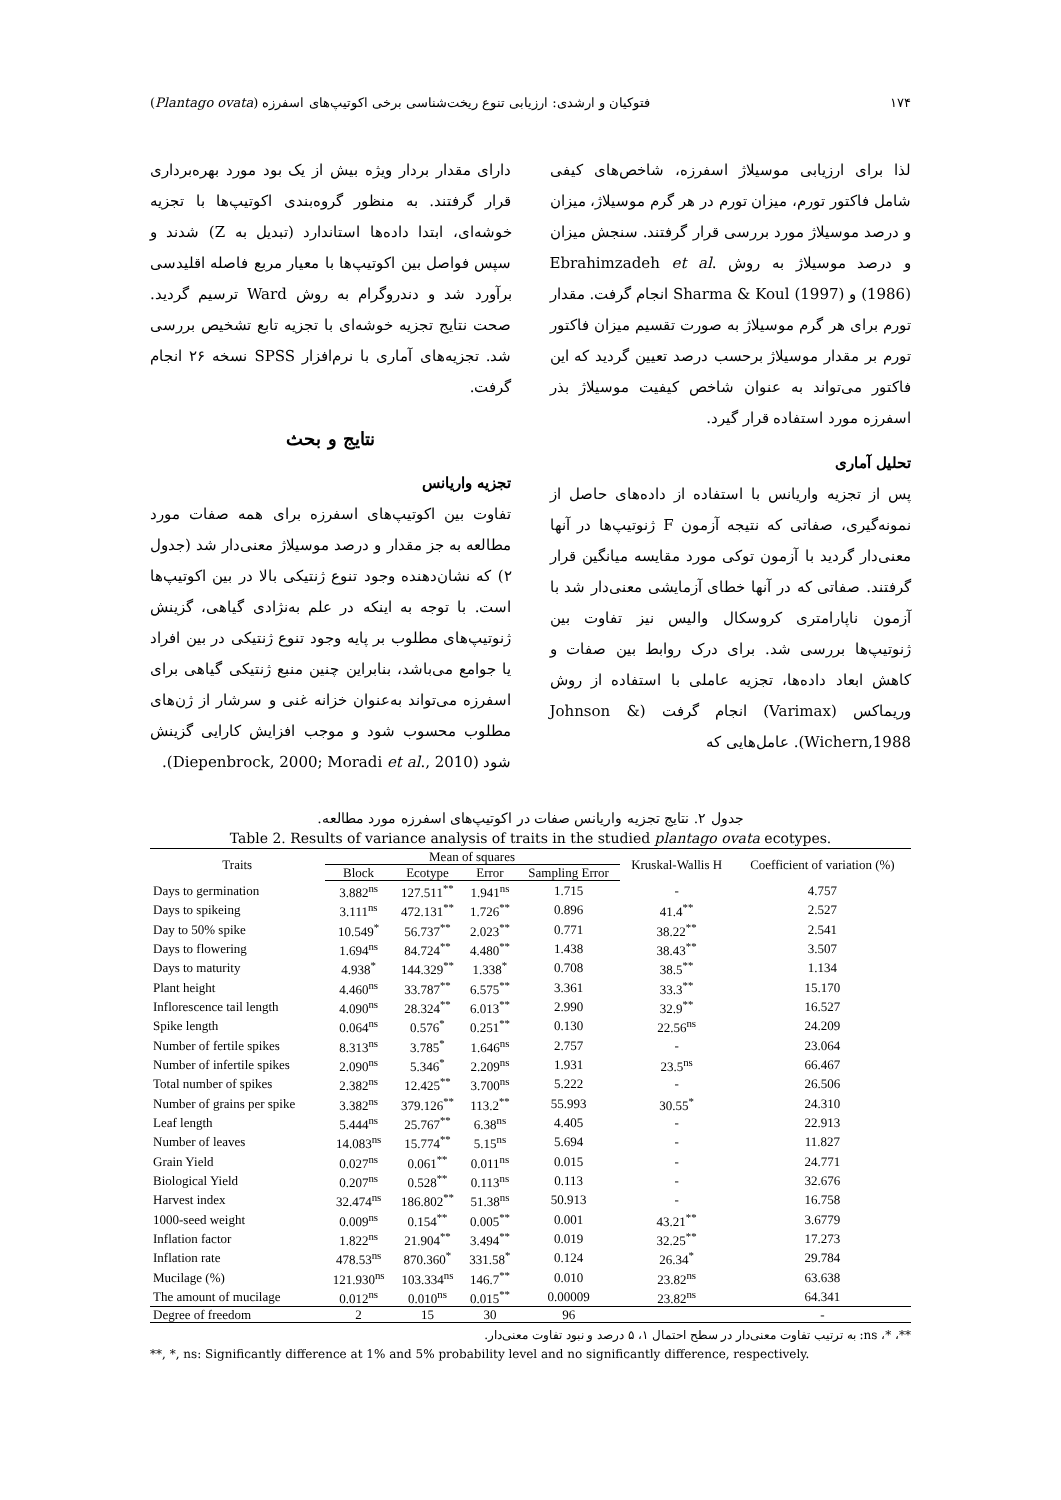۱۷۴ فتوکیان و ارشدی: ارزیابی تنوع ریخت‌شناسی برخی اکوتیپ‌های اسفرزه (Plantago ovata)
لذا برای ارزیابی موسیلاژ اسفرزه، شاخص‌های کیفی شامل فاکتور تورم، میزان تورم در هر گرم موسیلاژ، میزان و درصد موسیلاژ مورد بررسی قرار گرفتند. سنجش میزان و درصد موسیلاژ به روش Ebrahimzadeh et al. (1986) و Sharma & Koul (1997) انجام گرفت. مقدار تورم برای هر گرم موسیلاژ به صورت تقسیم میزان فاکتور تورم بر مقدار موسیلاژ برحسب درصد تعیین گردید که این فاکتور می‌تواند به عنوان شاخص کیفیت موسیلاژ بذر اسفرزه مورد استفاده قرار گیرد.
تحلیل آماری
پس از تجزیه واریانس با استفاده از داده‌های حاصل از نمونه‌گیری، صفاتی که نتیجه آزمون F ژنوتیپ‌ها در آنها معنی‌دار گردید با آزمون توکی مورد مقایسه میانگین قرار گرفتند. صفاتی که در آنها خطای آزمایشی معنی‌دار شد با آزمون ناپارامتری کروسکال والیس نیز تفاوت بین ژنوتیپ‌ها بررسی شد. برای درک روابط بین صفات و کاهش ابعاد داده‌ها، تجزیه عاملی با استفاده از روش وریماکس (Varimax) انجام گرفت (Johnson & Wichern,1988). عامل‌هایی که
دارای مقدار بردار ویژه بیش از یک بود مورد بهره‌برداری قرار گرفتند. به منظور گروه‌بندی اکوتیپ‌ها با تجزیه خوشه‌ای، ابتدا داده‌ها استاندارد (تبدیل به Z) شدند و سپس فواصل بین اکوتیپ‌ها با معیار مربع فاصله اقلیدسی برآورد شد و دندروگرام به روش Ward ترسیم گردید. صحت نتایج تجزیه خوشه‌ای با تجزیه تابع تشخیص بررسی شد. تجزیه‌های آماری با نرم‌افزار SPSS نسخه ۲۶ انجام گرفت.
نتایج و بحث
تجزیه واریانس
تفاوت بین اکوتیپ‌های اسفرزه برای همه صفات مورد مطالعه به جز مقدار و درصد موسیلاژ معنی‌دار شد (جدول ۲) که نشان‌دهنده وجود تنوع ژنتیکی بالا در بین اکوتیپ‌ها است. با توجه به اینکه در علم به‌نژادی گیاهی، گزینش ژنوتیپ‌های مطلوب بر پایه وجود تنوع ژنتیکی در بین افراد یا جوامع می‌باشد، بنابراین چنین منبع ژنتیکی گیاهی برای اسفرزه می‌تواند به‌عنوان خزانه غنی و سرشار از ژن‌های مطلوب محسوب شود و موجب افزایش کارایی گزینش شود (Diepenbrock, 2000; Moradi et al., 2010).
جدول ۲. نتایج تجزیه واریانس صفات در اکوتیپ‌های اسفرزه مورد مطالعه.
Table 2. Results of variance analysis of traits in the studied plantago ovata ecotypes.
| Traits | Mean of squares | | | | Kruskal-Wallis H | Coefficient of variation (%) |
| --- | --- | --- | --- | --- | --- | --- |
| | Block | Ecotype | Error | Sampling Error | | |
| Days to germination | 3.882<sup>ns</sup> | 127.511<sup>**</sup> | 1.941<sup>ns</sup> | 1.715 | - | 4.757 |
| Days to spikeing | 3.111<sup>ns</sup> | 472.131<sup>**</sup> | 1.726<sup>**</sup> | 0.896 | 41.4<sup>**</sup> | 2.527 |
| Day to 50% spike | 10.549<sup>*</sup> | 56.737<sup>**</sup> | 2.023<sup>**</sup> | 0.771 | 38.22<sup>**</sup> | 2.541 |
| Days to flowering | 1.694<sup>ns</sup> | 84.724<sup>**</sup> | 4.480<sup>**</sup> | 1.438 | 38.43<sup>**</sup> | 3.507 |
| Days to maturity | 4.938<sup>*</sup> | 144.329<sup>**</sup> | 1.338<sup>*</sup> | 0.708 | 38.5<sup>**</sup> | 1.134 |
| Plant height | 4.460<sup>ns</sup> | 33.787<sup>**</sup> | 6.575<sup>**</sup> | 3.361 | 33.3<sup>**</sup> | 15.170 |
| Inflorescence tail length | 4.090<sup>ns</sup> | 28.324<sup>**</sup> | 6.013<sup>**</sup> | 2.990 | 32.9<sup>**</sup> | 16.527 |
| Spike length | 0.064<sup>ns</sup> | 0.576<sup>*</sup> | 0.251<sup>**</sup> | 0.130 | 22.56<sup>ns</sup> | 24.209 |
| Number of fertile spikes | 8.313<sup>ns</sup> | 3.785<sup>*</sup> | 1.646<sup>ns</sup> | 2.757 | - | 23.064 |
| Number of infertile spikes | 2.090<sup>ns</sup> | 5.346<sup>*</sup> | 2.209<sup>ns</sup> | 1.931 | 23.5<sup>ns</sup> | 66.467 |
| Total number of spikes | 2.382<sup>ns</sup> | 12.425<sup>**</sup> | 3.700<sup>ns</sup> | 5.222 | - | 26.506 |
| Number of grains per spike | 3.382<sup>ns</sup> | 379.126<sup>**</sup> | 113.2<sup>**</sup> | 55.993 | 30.55<sup>*</sup> | 24.310 |
| Leaf length | 5.444<sup>ns</sup> | 25.767<sup>**</sup> | 6.38<sup>ns</sup> | 4.405 | - | 22.913 |
| Number of leaves | 14.083<sup>ns</sup> | 15.774<sup>**</sup> | 5.15<sup>ns</sup> | 5.694 | - | 11.827 |
| Grain Yield | 0.027<sup>ns</sup> | 0.061<sup>**</sup> | 0.011<sup>ns</sup> | 0.015 | - | 24.771 |
| Biological Yield | 0.207<sup>ns</sup> | 0.528<sup>**</sup> | 0.113<sup>ns</sup> | 0.113 | - | 32.676 |
| Harvest index | 32.474<sup>ns</sup> | 186.802<sup>**</sup> | 51.38<sup>ns</sup> | 50.913 | - | 16.758 |
| 1000-seed weight | 0.009<sup>ns</sup> | 0.154<sup>**</sup> | 0.005<sup>**</sup> | 0.001 | 43.21<sup>**</sup> | 3.6779 |
| Inflation factor | 1.822<sup>ns</sup> | 21.904<sup>**</sup> | 3.494<sup>**</sup> | 0.019 | 32.25<sup>**</sup> | 17.273 |
| Inflation rate | 478.53<sup>ns</sup> | 870.360<sup>*</sup> | 331.58<sup>*</sup> | 0.124 | 26.34<sup>*</sup> | 29.784 |
| Mucilage (%) | 121.930<sup>ns</sup> | 103.334<sup>ns</sup> | 146.7<sup>**</sup> | 0.010 | 23.82<sup>ns</sup> | 63.638 |
| The amount of mucilage | 0.012<sup>ns</sup> | 0.010<sup>ns</sup> | 0.015<sup>**</sup> | 0.00009 | 23.82<sup>ns</sup> | 64.341 |
| Degree of freedom | 2 | 15 | 30 | 96 | | - |
**، *، ns: به ترتیب تفاوت معنی‌دار در سطح احتمال ۱، ۵ درصد و نبود تفاوت معنی‌دار.
**, *, ns: Significantly difference at 1% and 5% probability level and no significantly difference, respectively.